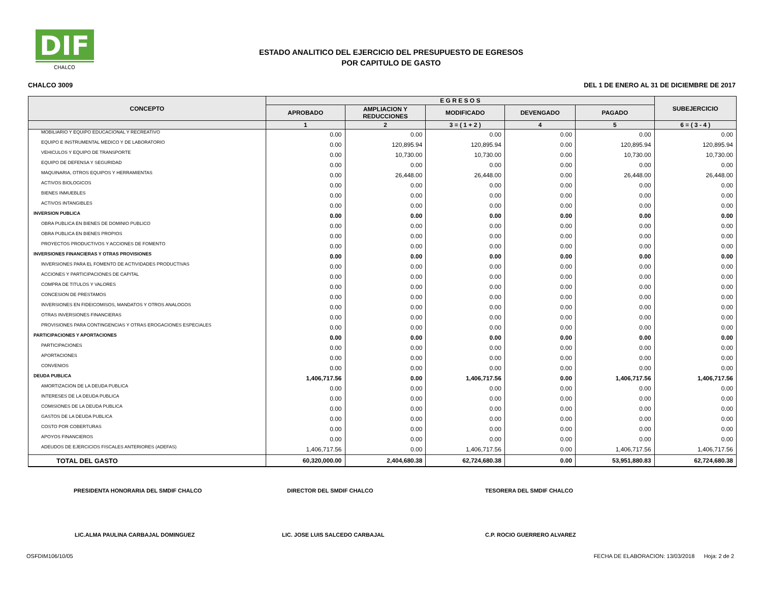DIF
CHALCO
ESTADO ANALITICO DEL EJERCICIO DEL PRESUPUESTO DE EGRESOS
POR CAPITULO DE GASTO
CHALCO 3009 DEL 1 DE ENERO AL 31 DE DICIEMBRE DE 2017
| CONCEPTO | E G R E S O S | | | | | SUBEJERCICIO |
| --- | --- | --- | --- | --- | --- | --- |
| | APROBADO | AMPLIACION Y REDUCCIONES | MODIFICADO | DEVENGADO | PAGADO | |
| | 1 | 2 | 3 = ( 1 + 2 ) | 4 | 5 | 6 = ( 3 - 4 ) |
| MOBILIARIO Y EQUIPO EDUCACIONAL Y RECREATIVO | 0.00 | 0.00 | 0.00 | 0.00 | 0.00 | 0.00 |
| EQUIPO E INSTRUMENTAL MEDICO Y DE LABORATORIO | 0.00 | 120,895.94 | 120,895.94 | 0.00 | 120,895.94 | 120,895.94 |
| VEHICULOS Y EQUIPO DE TRANSPORTE | 0.00 | 10,730.00 | 10,730.00 | 0.00 | 10,730.00 | 10,730.00 |
| EQUIPO DE DEFENSA Y SEGURIDAD | 0.00 | 0.00 | 0.00 | 0.00 | 0.00 | 0.00 |
| MAQUINARIA, OTROS EQUIPOS Y HERRAMIENTAS | 0.00 | 26,448.00 | 26,448.00 | 0.00 | 26,448.00 | 26,448.00 |
| ACTIVOS BIOLOGICOS | 0.00 | 0.00 | 0.00 | 0.00 | 0.00 | 0.00 |
| BIENES INMUEBLES | 0.00 | 0.00 | 0.00 | 0.00 | 0.00 | 0.00 |
| ACTIVOS INTANGIBLES | 0.00 | 0.00 | 0.00 | 0.00 | 0.00 | 0.00 |
| INVERSION PUBLICA | 0.00 | 0.00 | 0.00 | 0.00 | 0.00 | 0.00 |
| OBRA PUBLICA EN BIENES DE DOMINIO PUBLICO | 0.00 | 0.00 | 0.00 | 0.00 | 0.00 | 0.00 |
| OBRA PUBLICA EN BIENES PROPIOS | 0.00 | 0.00 | 0.00 | 0.00 | 0.00 | 0.00 |
| PROYECTOS PRODUCTIVOS Y ACCIONES DE FOMENTO | 0.00 | 0.00 | 0.00 | 0.00 | 0.00 | 0.00 |
| INVERSIONES FINANCIERAS Y OTRAS PROVISIONES | 0.00 | 0.00 | 0.00 | 0.00 | 0.00 | 0.00 |
| INVERSIONES PARA EL FOMENTO DE ACTIVIDADES PRODUCTIVAS | 0.00 | 0.00 | 0.00 | 0.00 | 0.00 | 0.00 |
| ACCIONES Y PARTICIPACIONES DE CAPITAL | 0.00 | 0.00 | 0.00 | 0.00 | 0.00 | 0.00 |
| COMPRA DE TITULOS Y VALORES | 0.00 | 0.00 | 0.00 | 0.00 | 0.00 | 0.00 |
| CONCESION DE PRESTAMOS | 0.00 | 0.00 | 0.00 | 0.00 | 0.00 | 0.00 |
| INVERSIONES EN FIDEICOMISOS, MANDATOS Y OTROS ANALOGOS | 0.00 | 0.00 | 0.00 | 0.00 | 0.00 | 0.00 |
| OTRAS INVERSIONES FINANCIERAS | 0.00 | 0.00 | 0.00 | 0.00 | 0.00 | 0.00 |
| PROVISIONES PARA CONTINGENCIAS Y OTRAS EROGACIONES ESPECIALES | 0.00 | 0.00 | 0.00 | 0.00 | 0.00 | 0.00 |
| PARTICIPACIONES Y APORTACIONES | 0.00 | 0.00 | 0.00 | 0.00 | 0.00 | 0.00 |
| PARTICIPACIONES | 0.00 | 0.00 | 0.00 | 0.00 | 0.00 | 0.00 |
| APORTACIONES | 0.00 | 0.00 | 0.00 | 0.00 | 0.00 | 0.00 |
| CONVENIOS | 0.00 | 0.00 | 0.00 | 0.00 | 0.00 | 0.00 |
| DEUDA PUBLICA | 1,406,717.56 | 0.00 | 1,406,717.56 | 0.00 | 1,406,717.56 | 1,406,717.56 |
| AMORTIZACION DE LA DEUDA PUBLICA | 0.00 | 0.00 | 0.00 | 0.00 | 0.00 | 0.00 |
| INTERESES DE LA DEUDA PUBLICA | 0.00 | 0.00 | 0.00 | 0.00 | 0.00 | 0.00 |
| COMISIONES DE LA DEUDA PUBLICA | 0.00 | 0.00 | 0.00 | 0.00 | 0.00 | 0.00 |
| GASTOS DE LA DEUDA PUBLICA | 0.00 | 0.00 | 0.00 | 0.00 | 0.00 | 0.00 |
| COSTO POR COBERTURAS | 0.00 | 0.00 | 0.00 | 0.00 | 0.00 | 0.00 |
| APOYOS FINANCIEROS | 0.00 | 0.00 | 0.00 | 0.00 | 0.00 | 0.00 |
| ADEUDOS DE EJERCICIOS FISCALES ANTERIORES (ADEFAS) | 1,406,717.56 | 0.00 | 1,406,717.56 | 0.00 | 1,406,717.56 | 1,406,717.56 |
| TOTAL DEL GASTO | 60,320,000.00 | 2,404,680.38 | 62,724,680.38 | 0.00 | 53,951,880.83 | 62,724,680.38 |
PRESIDENTA HONORARIA DEL SMDIF CHALCO DIRECTOR DEL SMDIF CHALCO TESORERA DEL SMDIF CHALCO
LIC.ALMA PAULINA CARBAJAL DOMINGUEZ LIC. JOSE LUIS SALCEDO CARBAJAL C.P. ROCIO GUERRERO ALVAREZ
OSFDIM106/10/05 FECHA DE ELABORACION: 13/03/2018 Hoja: 2 de 2